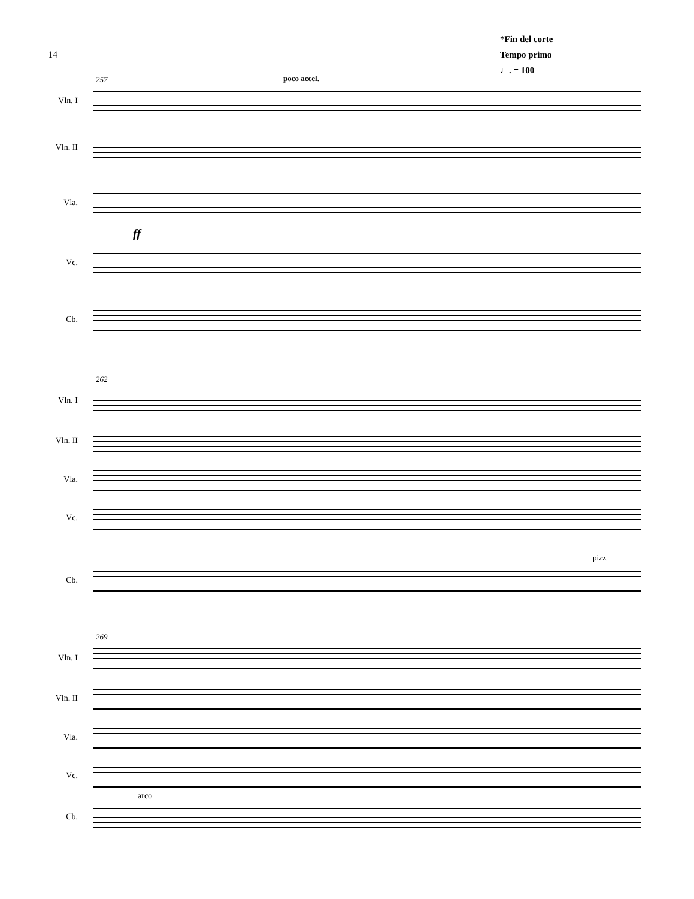14
*Fin del corte
Tempo primo
♩. = 100
257 poco accel.
Vln. I
Vln. II
Vla.
ff
Vc.
Cb.
262
Vln. I
Vln. II
Vla.
Vc.
pizz.
Cb.
269
Vln. I
Vln. II
Vla.
Vc.
arco
Cb.